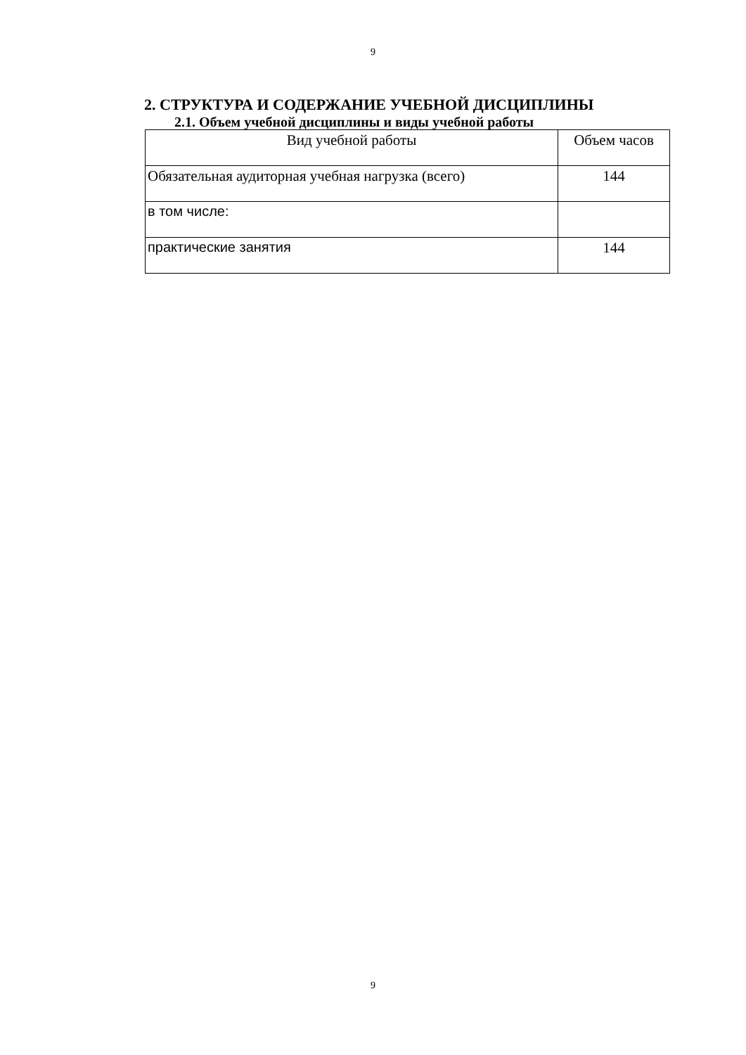9
2. СТРУКТУРА И СОДЕРЖАНИЕ УЧЕБНОЙ ДИСЦИПЛИНЫ
2.1. Объем учебной дисциплины и виды учебной работы
| Вид учебной работы | Объем часов |
| --- | --- |
| Обязательная аудиторная учебная нагрузка (всего) | 144 |
| в том числе: | |
| практические занятия | 144 |
9